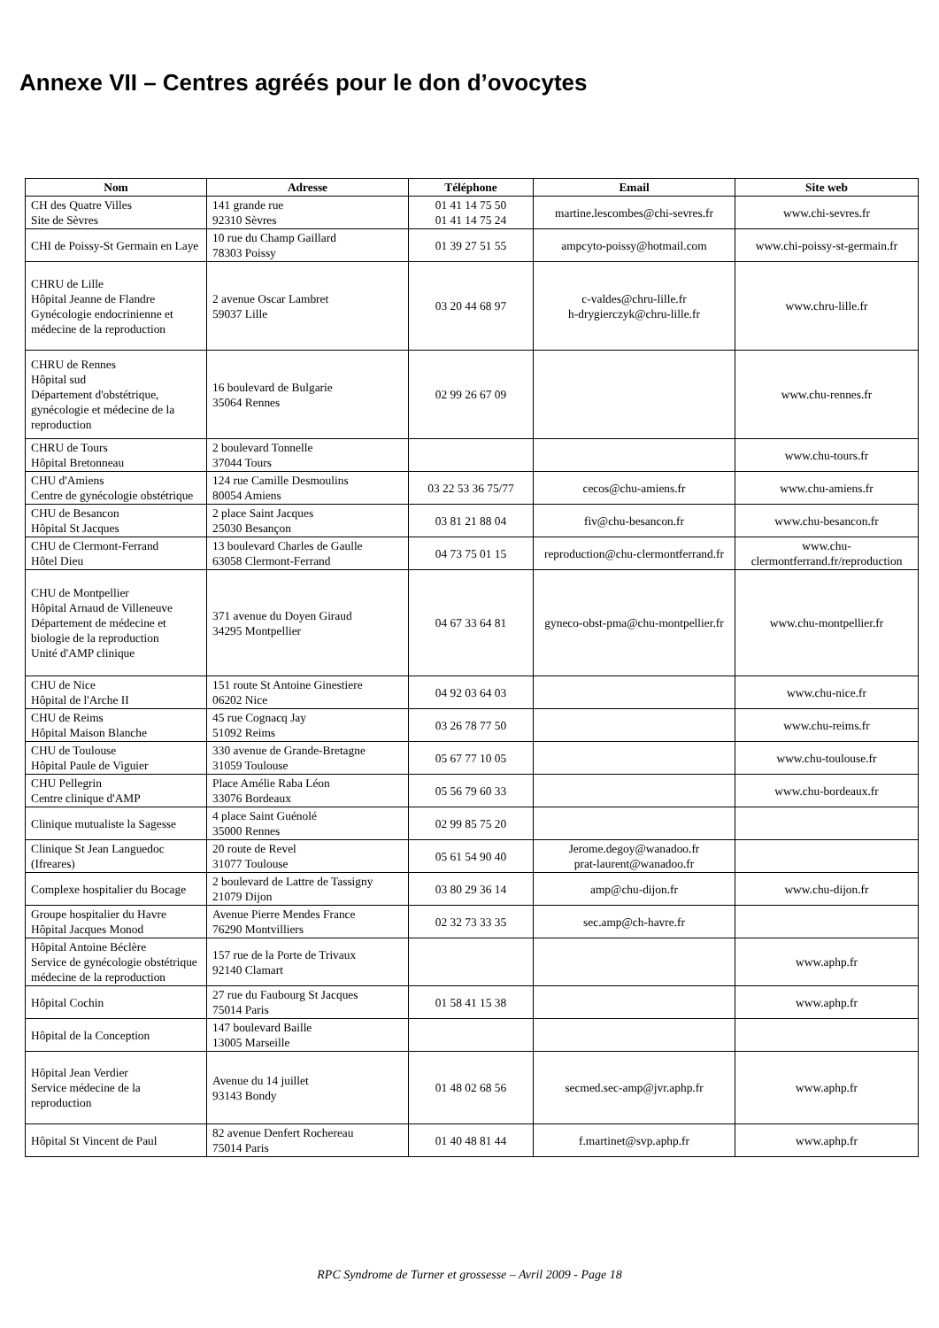Annexe VII – Centres agréés pour le don d’ovocytes
| Nom | Adresse | Téléphone | Email | Site web |
| --- | --- | --- | --- | --- |
| CH des Quatre Villes Site de Sèvres | 141 grande rue 92310 Sèvres | 01 41 14 75 50 01 41 14 75 24 | martine.lescombes@chi-sevres.fr | www.chi-sevres.fr |
| CHI de Poissy-St Germain en Laye | 10 rue du Champ Gaillard 78303 Poissy | 01 39 27 51 55 | ampcyto-poissy@hotmail.com | www.chi-poissy-st-germain.fr |
| CHRU de Lille Hôpital Jeanne de Flandre Gynécologie endocrinienne et médecine de la reproduction | 2 avenue Oscar Lambret 59037 Lille | 03 20 44 68 97 | c-valdes@chru-lille.fr h-drygierczyk@chru-lille.fr | www.chru-lille.fr |
| CHRU de Rennes Hôpital sud Département d'obstétrique, gynécologie et médecine de la reproduction | 16 boulevard de Bulgarie 35064 Rennes | 02 99 26 67 09 | | www.chu-rennes.fr |
| CHRU de Tours Hôpital Bretonneau | 2 boulevard Tonnelle 37044 Tours | | | www.chu-tours.fr |
| CHU d'Amiens Centre de gynécologie obstétrique | 124 rue Camille Desmoulins 80054 Amiens | 03 22 53 36 75/77 | cecos@chu-amiens.fr | www.chu-amiens.fr |
| CHU de Besancon Hôpital St Jacques | 2 place Saint Jacques 25030 Besançon | 03 81 21 88 04 | fiv@chu-besancon.fr | www.chu-besancon.fr |
| CHU de Clermont-Ferrand Hôtel Dieu | 13 boulevard Charles de Gaulle 63058 Clermont-Ferrand | 04 73 75 01 15 | reproduction@chu-clermontferrand.fr | www.chu-clermontferrand.fr/reproduction |
| CHU de Montpellier Hôpital Arnaud de Villeneuve Département de médecine et biologie de la reproduction Unité d'AMP clinique | 371 avenue du Doyen Giraud 34295 Montpellier | 04 67 33 64 81 | gyneco-obst-pma@chu-montpellier.fr | www.chu-montpellier.fr |
| CHU de Nice Hôpital de l'Arche II | 151 route St Antoine Ginestiere 06202 Nice | 04 92 03 64 03 | | www.chu-nice.fr |
| CHU de Reims Hôpital Maison Blanche | 45 rue Cognacq Jay 51092 Reims | 03 26 78 77 50 | | www.chu-reims.fr |
| CHU de Toulouse Hôpital Paule de Viguier | 330 avenue de Grande-Bretagne 31059 Toulouse | 05 67 77 10 05 | | www.chu-toulouse.fr |
| CHU Pellegrin Centre clinique d'AMP | Place Amélie Raba Léon 33076 Bordeaux | 05 56 79 60 33 | | www.chu-bordeaux.fr |
| Clinique mutualiste la Sagesse | 4 place Saint Guénolé 35000 Rennes | 02 99 85 75 20 | | |
| Clinique St Jean Languedoc (Ifreares) | 20 route de Revel 31077 Toulouse | 05 61 54 90 40 | Jerome.degoy@wanadoo.fr prat-laurent@wanadoo.fr | |
| Complexe hospitalier du Bocage | 2 boulevard de Lattre de Tassigny 21079 Dijon | 03 80 29 36 14 | amp@chu-dijon.fr | www.chu-dijon.fr |
| Groupe hospitalier du Havre Hôpital Jacques Monod | Avenue Pierre Mendes France 76290 Montvilliers | 02 32 73 33 35 | sec.amp@ch-havre.fr | |
| Hôpital Antoine Béclère Service de gynécologie obstétrique médecine de la reproduction | 157 rue de la Porte de Trivaux 92140 Clamart | | | www.aphp.fr |
| Hôpital Cochin | 27 rue du Faubourg St Jacques 75014 Paris | 01 58 41 15 38 | | www.aphp.fr |
| Hôpital de la Conception | 147 boulevard Baille 13005 Marseille | | | |
| Hôpital Jean Verdier Service médecine de la reproduction | Avenue du 14 juillet 93143 Bondy | 01 48 02 68 56 | secmed.sec-amp@jvr.aphp.fr | www.aphp.fr |
| Hôpital St Vincent de Paul | 82 avenue Denfert Rochereau 75014 Paris | 01 40 48 81 44 | f.martinet@svp.aphp.fr | www.aphp.fr |
RPC Syndrome de Turner et grossesse – Avril 2009 - Page 18